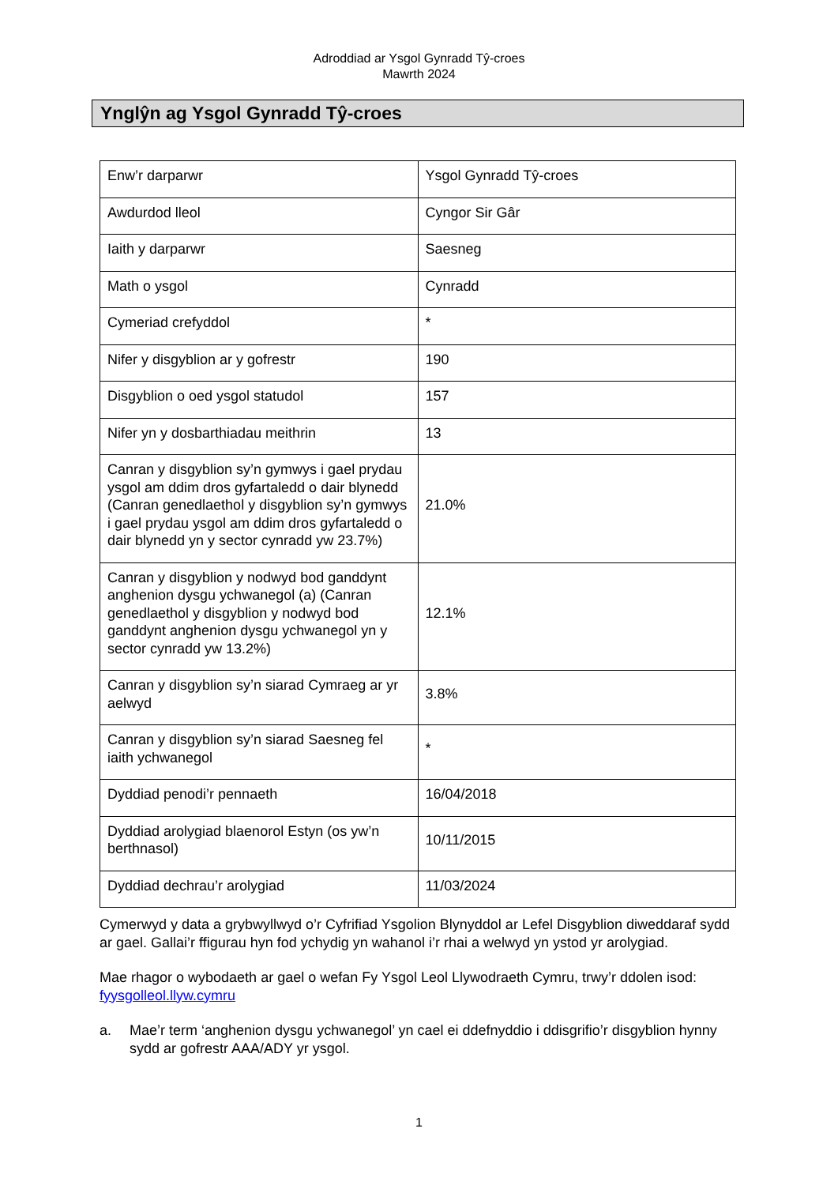Adroddiad ar Ysgol Gynradd Tŷ-croes
Mawrth 2024
Ynglŷn ag Ysgol Gynradd Tŷ-croes
| Enw’r darparwr | Ysgol Gynradd Tŷ-croes |
| Awdurdod lleol | Cyngor Sir Gâr |
| Iaith y darparwr | Saesneg |
| Math o ysgol | Cynradd |
| Cymeriad crefyddol | * |
| Nifer y disgyblion ar y gofrestr | 190 |
| Disgyblion o oed ysgol statudol | 157 |
| Nifer yn y dosbarthiadau meithrin | 13 |
| Canran y disgyblion sy’n gymwys i gael prydau ysgol am ddim dros gyfartaledd o dair blynedd (Canran genedlaethol y disgyblion sy’n gymwys i gael prydau ysgol am ddim dros gyfartaledd o dair blynedd yn y sector cynradd yw 23.7%) | 21.0% |
| Canran y disgyblion y nodwyd bod ganddynt anghenion dysgu ychwanegol (a) (Canran genedlaethol y disgyblion y nodwyd bod ganddynt anghenion dysgu ychwanegol yn y sector cynradd yw 13.2%) | 12.1% |
| Canran y disgyblion sy’n siarad Cymraeg ar yr aelwyd | 3.8% |
| Canran y disgyblion sy’n siarad Saesneg fel iaith ychwanegol | * |
| Dyddiad penodi’r pennaeth | 16/04/2018 |
| Dyddiad arolygiad blaenorol Estyn (os yw’n berthnasol) | 10/11/2015 |
| Dyddiad dechrau’r arolygiad | 11/03/2024 |
Cymerwyd y data a grybwyllwyd o’r Cyfrifiad Ysgolion Blynyddol ar Lefel Disgyblion diweddaraf sydd ar gael. Gallai’r ffigurau hyn fod ychydig yn wahanol i’r rhai a welwyd yn ystod yr arolygiad.
Mae rhagor o wybodaeth ar gael o wefan Fy Ysgol Leol Llywodraeth Cymru, trwy’r ddolen isod: fyysgolleol.llyw.cymru
a. Mae’r term ‘anghenion dysgu ychwanegol’ yn cael ei ddefnyddio i ddisgrifio’r disgyblion hynny sydd ar gofrestr AAA/ADY yr ysgol.
1